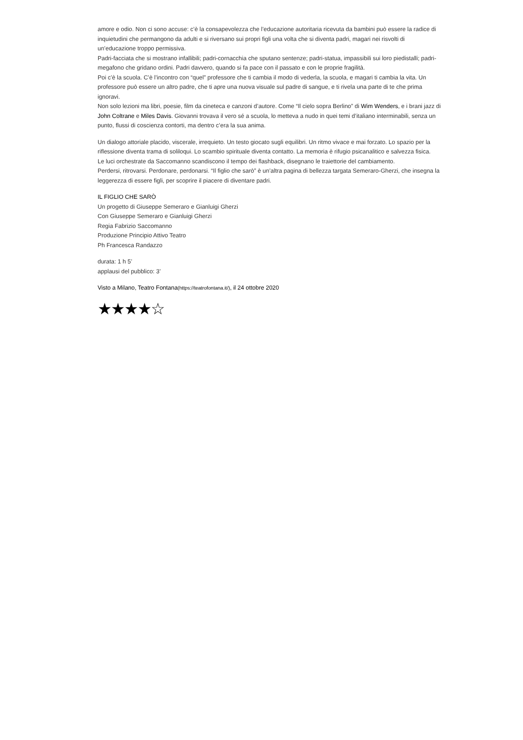amore e odio. Non ci sono accuse: c’è la consapevolezza che l’educazione autoritaria ricevuta da bambini può essere la radice di inquietudini che permangono da adulti e si riversano sui propri figli una volta che si diventa padri, magari nei risvolti di un’educazione troppo permissiva.
Padri-facciata che si mostrano infallibili; padri-cornacchia che sputano sentenze; padri-statua, impassibili sui loro piedistalli; padri-megafono che gridano ordini. Padri davvero, quando si fa pace con il passato e con le proprie fragilità.
Poi c’è la scuola. C’è l’incontro con “quel” professore che ti cambia il modo di vederla, la scuola, e magari ti cambia la vita. Un professore può essere un altro padre, che ti apre una nuova visuale sul padre di sangue, e ti rivela una parte di te che prima ignoravi.
Non solo lezioni ma libri, poesie, film da cineteca e canzoni d’autore. Come “Il cielo sopra Berlino” di Wim Wenders, e i brani jazz di John Coltrane e Miles Davis. Giovanni trovava il vero sé a scuola, lo metteva a nudo in quei temi d’italiano interminabili, senza un punto, flussi di coscienza contorti, ma dentro c’era la sua anima.
Un dialogo attoriale placido, viscerale, irrequieto. Un testo giocato sugli equilibri. Un ritmo vivace e mai forzato. Lo spazio per la riflessione diventa trama di soliloqui. Lo scambio spirituale diventa contatto. La memoria è rifugio psicanalitico e salvezza fisica.
Le luci orchestrate da Saccomanno scandiscono il tempo dei flashback, disegnano le traiettorie del cambiamento.
Perdersi, ritrovarsi. Perdonare, perdonarsi. “Il figlio che sarò” è un’altra pagina di bellezza targata Semeraro-Gherzi, che insegna la leggerezza di essere figli, per scoprire il piacere di diventare padri.
IL FIGLIO CHE SARÒ
Un progetto di Giuseppe Semeraro e Gianluigi Gherzi
Con Giuseppe Semeraro e Gianluigi Gherzi
Regia Fabrizio Saccomanno
Produzione Principio Attivo Teatro
Ph Francesca Randazzo
durata: 1 h 5’
applausi del pubblico: 3’
Visto a Milano, Teatro Fontana(https://teatrofontana.it/), il 24 ottobre 2020
★★★★☆